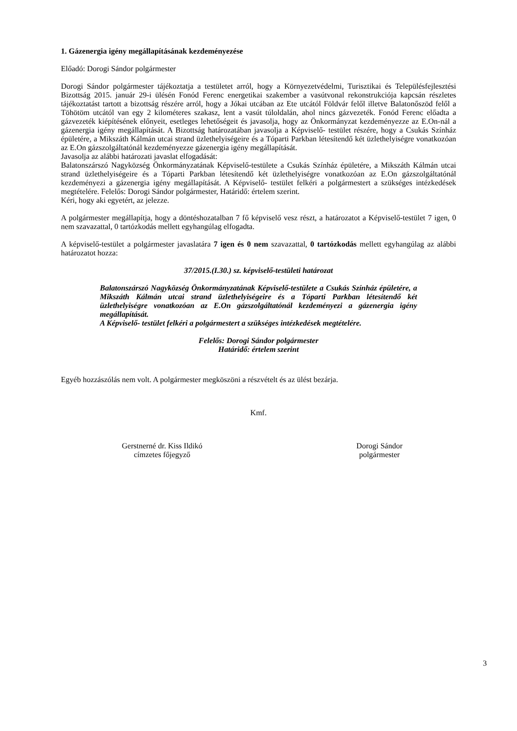1. Gázenergia igény megállapításának kezdeményezése
Előadó: Dorogi Sándor polgármester
Dorogi Sándor polgármester tájékoztatja a testületet arról, hogy a Környezetvédelmi, Turisztikai és Településfejlesztési Bizottság 2015. január 29-i ülésén Fonód Ferenc energetikai szakember a vasútvonal rekonstrukciója kapcsán részletes tájékoztatást tartott a bizottság részére arról, hogy a Jókai utcában az Ete utcától Földvár felől illetve Balatonőszöd felől a Töhötöm utcától van egy 2 kilométeres szakasz, lent a vasút túloldalán, ahol nincs gázvezeték. Fonód Ferenc előadta a gázvezeték kiépítésének előnyeit, esetleges lehetőségeit és javasolja, hogy az Önkormányzat kezdeményezze az E.On-nál a gázenergia igény megállapítását. A Bizottság határozatában javasolja a Képviselő- testület részére, hogy a Csukás Színház épületére, a Mikszáth Kálmán utcai strand üzlethelyiségeire és a Tóparti Parkban létesítendő két üzlethelyiségre vonatkozóan az E.On gázszolgáltatónál kezdeményezze gázenergia igény megállapítását.
Javasolja az alábbi határozati javaslat elfogadását:
Balatonszárszó Nagyközség Önkormányzatának Képviselő-testülete a Csukás Színház épületére, a Mikszáth Kálmán utcai strand üzlethelyiségeire és a Tóparti Parkban létesítendő két üzlethelyiségre vonatkozóan az E.On gázszolgáltatónál kezdeményezi a gázenergia igény megállapítását. A Képviselő- testület felkéri a polgármestert a szükséges intézkedések megtételére. Felelős: Dorogi Sándor polgármester, Határidő: értelem szerint.
Kéri, hogy aki egyetért, az jelezze.
A polgármester megállapítja, hogy a döntéshozatalban 7 fő képviselő vesz részt, a határozatot a Képviselő-testület 7 igen, 0 nem szavazattal, 0 tartózkodás mellett egyhangúlag elfogadta.
A képviselő-testület a polgármester javaslatára 7 igen és 0 nem szavazattal, 0 tartózkodás mellett egyhangúlag az alábbi határozatot hozza:
37/2015.(I.30.) sz. képviselő-testületi határozat
Balatonszárszó Nagyközség Önkormányzatának Képviselő-testülete a Csukás Színház épületére, a Mikszáth Kálmán utcai strand üzlethelyiségeire és a Tóparti Parkban létesítendő két üzlethelyiségre vonatkozóan az E.On gázszolgáltatónál kezdeményezi a gázenergia igény megállapítását.
A Képviselő- testület felkéri a polgármestert a szükséges intézkedések megtételére.
Felelős: Dorogi Sándor polgármester
Határidő: értelem szerint
Egyéb hozzászólás nem volt. A polgármester megköszöni a részvételt és az ülést bezárja.
Kmf.
Gerstnerné dr. Kiss Ildikó
címzetes főjegyző
Dorogi Sándor
polgármester
3